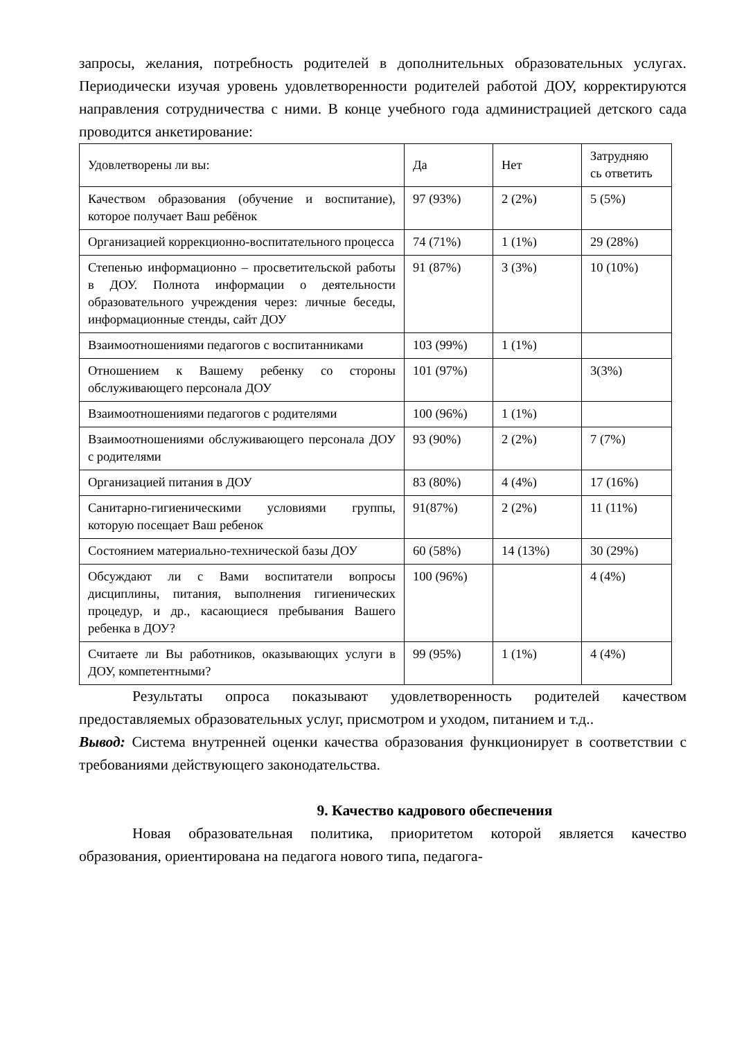запросы, желания, потребность родителей в дополнительных образовательных услугах. Периодически изучая уровень удовлетворенности родителей работой ДОУ, корректируются направления сотрудничества с ними. В конце учебного года администрацией детского сада проводится анкетирование:
| Удовлетворены ли вы: | Да | Нет | Затрудняю сь ответить |
| Качеством образования (обучение и воспитание), которое получает Ваш ребёнок | 97 (93%) | 2 (2%) | 5 (5%) |
| Организацией коррекционно-воспитательного процесса | 74 (71%) | 1 (1%) | 29 (28%) |
| Степенью информационно – просветительской работы в ДОУ. Полнота информации о деятельности образовательного учреждения через: личные беседы, информационные стенды, сайт ДОУ | 91 (87%) | 3 (3%) | 10 (10%) |
| Взаимоотношениями педагогов с воспитанниками | 103 (99%) | 1 (1%) | |
| Отношением к Вашему ребенку со стороны обслуживающего персонала ДОУ | 101 (97%) | | 3(3%) |
| Взаимоотношениями педагогов с родителями | 100 (96%) | 1 (1%) | |
| Взаимоотношениями обслуживающего персонала ДОУ с родителями | 93 (90%) | 2 (2%) | 7 (7%) |
| Организацией питания в ДОУ | 83 (80%) | 4 (4%) | 17 (16%) |
| Санитарно-гигиеническими условиями группы, которую посещает Ваш ребенок | 91(87%) | 2 (2%) | 11 (11%) |
| Состоянием материально-технической базы ДОУ | 60 (58%) | 14 (13%) | 30 (29%) |
| Обсуждают ли с Вами воспитатели вопросы дисциплины, питания, выполнения гигиенических процедур, и др., касающиеся пребывания Вашего ребенка в ДОУ? | 100 (96%) | | 4 (4%) |
| Считаете ли Вы работников, оказывающих услуги в ДОУ, компетентными? | 99 (95%) | 1 (1%) | 4 (4%) |
Результаты опроса показывают удовлетворенность родителей качеством предоставляемых образовательных услуг, присмотром и уходом, питанием и т.д..
Вывод: Система внутренней оценки качества образования функционирует в соответствии с требованиями действующего законодательства.
9. Качество кадрового обеспечения
Новая образовательная политика, приоритетом которой является качество образования, ориентирована на педагога нового типа, педагога-